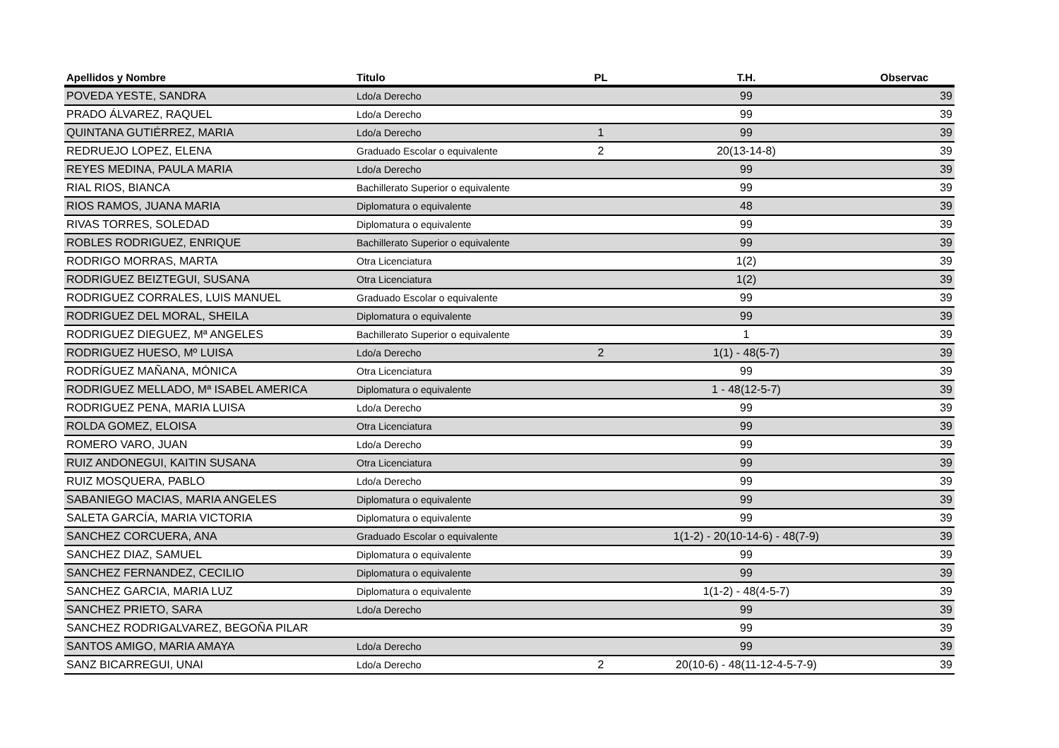| Apellidos y Nombre | Titulo | PL | T.H. | Observac |
| --- | --- | --- | --- | --- |
| POVEDA YESTE, SANDRA | Ldo/a Derecho | | 99 | 39 |
| PRADO ÁLVAREZ, RAQUEL | Ldo/a Derecho | | 99 | 39 |
| QUINTANA GUTIÉRREZ, MARIA | Ldo/a Derecho | 1 | 99 | 39 |
| REDRUEJO LOPEZ, ELENA | Graduado Escolar o equivalente | 2 | 20(13-14-8) | 39 |
| REYES MEDINA, PAULA MARIA | Ldo/a Derecho | | 99 | 39 |
| RIAL RIOS, BIANCA | Bachillerato Superior o equivalente | | 99 | 39 |
| RIOS RAMOS, JUANA MARIA | Diplomatura o equivalente | | 48 | 39 |
| RIVAS TORRES, SOLEDAD | Diplomatura o equivalente | | 99 | 39 |
| ROBLES RODRIGUEZ, ENRIQUE | Bachillerato Superior o equivalente | | 99 | 39 |
| RODRIGO MORRAS, MARTA | Otra Licenciatura | | 1(2) | 39 |
| RODRIGUEZ BEIZTEGUI, SUSANA | Otra Licenciatura | | 1(2) | 39 |
| RODRIGUEZ CORRALES, LUIS MANUEL | Graduado Escolar o equivalente | | 99 | 39 |
| RODRIGUEZ DEL MORAL, SHEILA | Diplomatura o equivalente | | 99 | 39 |
| RODRIGUEZ DIEGUEZ, Mª ANGELES | Bachillerato Superior o equivalente | | 1 | 39 |
| RODRIGUEZ HUESO, Mº LUISA | Ldo/a Derecho | 2 | 1(1) - 48(5-7) | 39 |
| RODRÍGUEZ MAÑANA, MÓNICA | Otra Licenciatura | | 99 | 39 |
| RODRIGUEZ MELLADO, Mª ISABEL AMERICA | Diplomatura o equivalente | | 1 - 48(12-5-7) | 39 |
| RODRIGUEZ PENA, MARIA LUISA | Ldo/a Derecho | | 99 | 39 |
| ROLDA GOMEZ, ELOISA | Otra Licenciatura | | 99 | 39 |
| ROMERO VARO, JUAN | Ldo/a Derecho | | 99 | 39 |
| RUIZ ANDONEGUI, KAITIN SUSANA | Otra Licenciatura | | 99 | 39 |
| RUIZ MOSQUERA, PABLO | Ldo/a Derecho | | 99 | 39 |
| SABANIEGO MACIAS, MARIA ANGELES | Diplomatura o equivalente | | 99 | 39 |
| SALETA GARCÍA, MARIA VICTORIA | Diplomatura o equivalente | | 99 | 39 |
| SANCHEZ CORCUERA, ANA | Graduado Escolar o equivalente | | 1(1-2) - 20(10-14-6) - 48(7-9) | 39 |
| SANCHEZ DIAZ, SAMUEL | Diplomatura o equivalente | | 99 | 39 |
| SANCHEZ FERNANDEZ, CECILIO | Diplomatura o equivalente | | 99 | 39 |
| SANCHEZ GARCIA, MARIA LUZ | Diplomatura o equivalente | | 1(1-2) - 48(4-5-7) | 39 |
| SANCHEZ PRIETO, SARA | Ldo/a Derecho | | 99 | 39 |
| SANCHEZ RODRIGALVAREZ, BEGOÑA PILAR | | | 99 | 39 |
| SANTOS AMIGO, MARIA AMAYA | Ldo/a Derecho | | 99 | 39 |
| SANZ BICARREGUI, UNAI | Ldo/a Derecho | 2 | 20(10-6) - 48(11-12-4-5-7-9) | 39 |